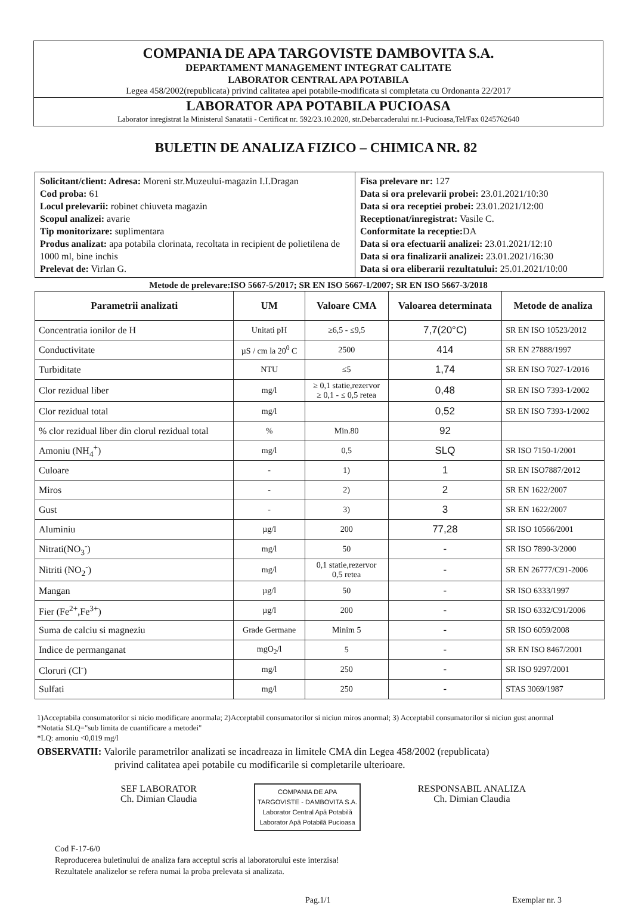COMPANIA DE APA TARGOVISTE DAMBOVITA S.A.
DEPARTAMENT MANAGEMENT INTEGRAT CALITATE
LABORATOR CENTRAL APA POTABILA
Legea 458/2002(republicata) privind calitatea apei potabile-modificata si completata cu Ordonanta 22/2017
LABORATOR APA POTABILA PUCIOASA
Laborator inregistrat la Ministerul Sanatatii - Certificat nr. 592/23.10.2020, str.Debarcaderului nr.1-Pucioasa,Tel/Fax 0245762640
BULETIN DE ANALIZA FIZICO – CHIMICA NR. 82
Solicitant/client: Adresa: Moreni str.Muzeului-magazin I.I.Dragan
Cod proba: 61
Locul prelevarii: robinet chiuveta magazin
Scopul analizei: avarie
Tip monitorizare: suplimentara
Produs analizat: apa potabila clorinata, recoltata in recipient de polietilena de 1000 ml, bine inchis
Prelevat de: Virlan G.
Fisa prelevare nr: 127
Data si ora prelevarii probei: 23.01.2021/10:30
Data si ora receptiei probei: 23.01.2021/12:00
Receptionat/inregistrat: Vasile C.
Conformitate la receptie: DA
Data si ora efectuarii analizei: 23.01.2021/12:10
Data si ora finalizarii analizei: 23.01.2021/16:30
Data si ora eliberarii rezultatului: 25.01.2021/10:00
Metode de prelevare:ISO 5667-5/2017; SR EN ISO 5667-1/2007; SR EN ISO 5667-3/2018
| Parametrii analizati | UM | Valoare CMA | Valoarea determinata | Metode de analiza |
| --- | --- | --- | --- | --- |
| Concentratia ionilor de H | Unitati pH | ≥6,5 - ≤9,5 | 7,7(20°C) | SR EN ISO 10523/2012 |
| Conductivitate | µS / cm la 20<sup>0</sup> C | 2500 | 414 | SR EN 27888/1997 |
| Turbiditate | NTU | ≤5 | 1,74 | SR EN ISO 7027-1/2016 |
| Clor rezidual liber | mg/l | ≥ 0,1 statie,rezervor ≥ 0,1 - ≤ 0,5 retea | 0,48 | SR EN ISO 7393-1/2002 |
| Clor rezidual total | mg/l | | 0,52 | SR EN ISO 7393-1/2002 |
| % clor rezidual liber din clorul rezidual total | % | Min.80 | 92 | |
| Amoniu (NH<sub>4</sub><sup>+</sup>) | mg/l | 0,5 | SLQ | SR ISO 7150-1/2001 |
| Culoare | - | 1) | 1 | SR EN ISO7887/2012 |
| Miros | - | 2) | 2 | SR EN 1622/2007 |
| Gust | - | 3) | 3 | SR EN 1622/2007 |
| Aluminiu | µg/l | 200 | 77,28 | SR ISO 10566/2001 |
| Nitrati(NO<sub>3</sub><sup>-</sup>) | mg/l | 50 | - | SR ISO 7890-3/2000 |
| Nitriti (NO<sub>2</sub><sup>-</sup>) | mg/l | 0,1 statie,rezervor 0,5 retea | - | SR EN 26777/C91-2006 |
| Mangan | µg/l | 50 | - | SR ISO 6333/1997 |
| Fier (Fe<sup>2+</sup>,Fe<sup>3+</sup>) | µg/l | 200 | - | SR ISO 6332/C91/2006 |
| Suma de calciu si magneziu | Grade Germane | Minim 5 | - | SR ISO 6059/2008 |
| Indice de permanganat | mgO<sub>2</sub>/l | 5 | - | SR EN ISO 8467/2001 |
| Cloruri (Cl<sup>-</sup>) | mg/l | 250 | - | SR ISO 9297/2001 |
| Sulfati | mg/l | 250 | - | STAS 3069/1987 |
1)Acceptabila consumatorilor si nicio modificare anormala; 2)Acceptabil consumatorilor si niciun miros anormal; 3) Acceptabil consumatorilor si niciun gust anormal
*Notatia SLQ="sub limita de cuantificare a metodei"
*LQ: amoniu <0,019 mg/l
OBSERVATII: Valorile parametrilor analizati se incadreaza in limitele CMA din Legea 458/2002 (republicata)
privind calitatea apei potabile cu modificarile si completarile ulterioare.
SEF LABORATOR
Ch. Dimian Claudia
COMPANIA DE APA
TARGOVISTE - DAMBOVITA S.A.
Laborator Central Apă Potabilă
Laborator Apă Potabilă Pucioasa
RESPONSABIL ANALIZA
Ch. Dimian Claudia
Cod F-17-6/0
Reproducerea buletinului de analiza fara acceptul scris al laboratorului este interzisa!
Rezultatele analizelor se refera numai la proba prelevata si analizata.
Pag.1/1 Exemplar nr. 3